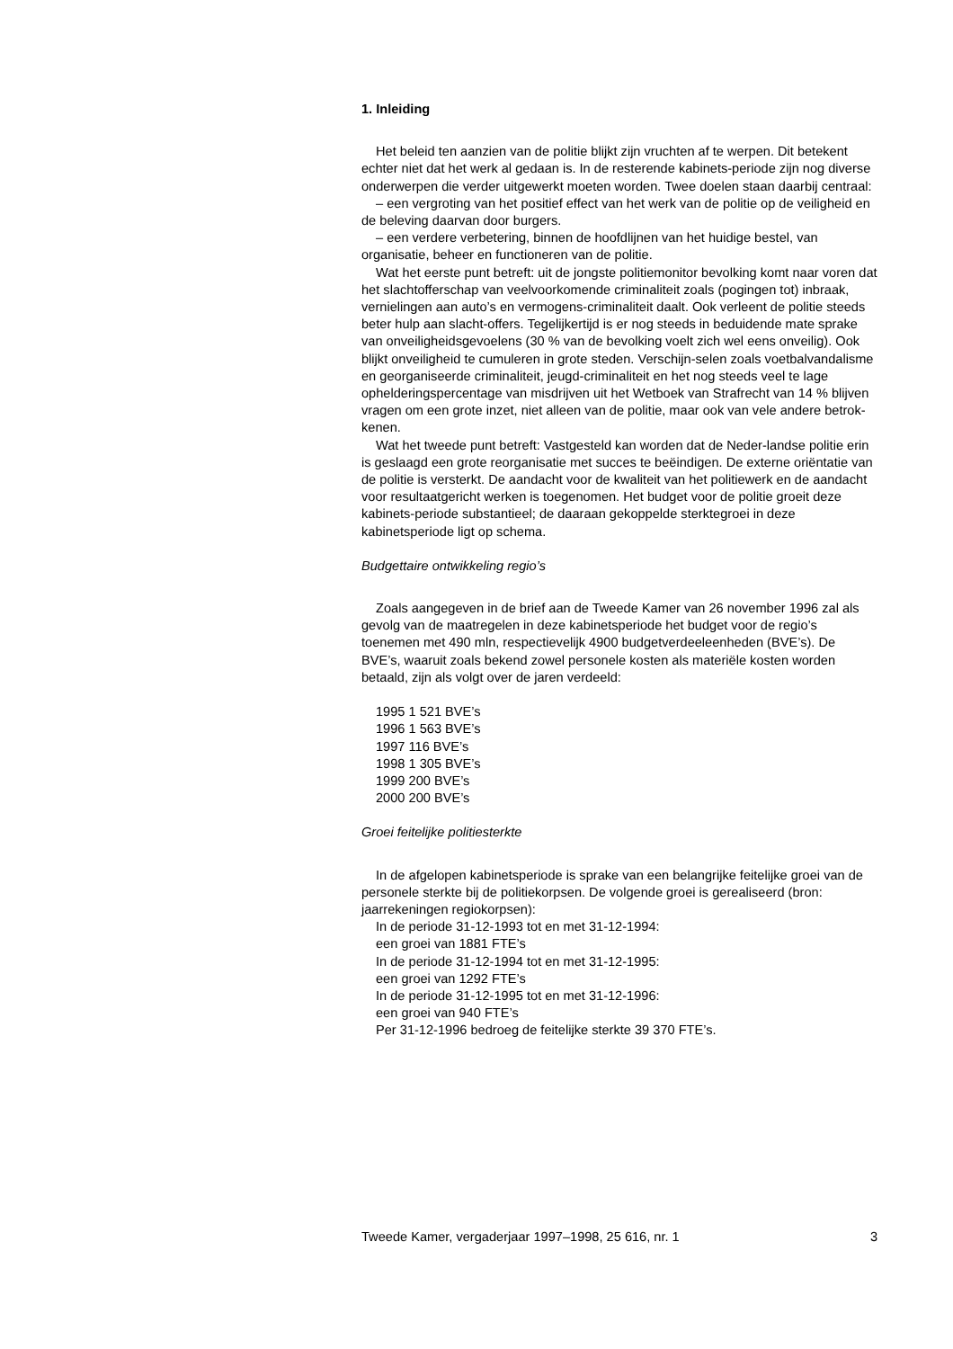1. Inleiding
Het beleid ten aanzien van de politie blijkt zijn vruchten af te werpen. Dit betekent echter niet dat het werk al gedaan is. In de resterende kabinets-periode zijn nog diverse onderwerpen die verder uitgewerkt moeten worden. Twee doelen staan daarbij centraal:
– een vergroting van het positief effect van het werk van de politie op de veiligheid en de beleving daarvan door burgers.
– een verdere verbetering, binnen de hoofdlijnen van het huidige bestel, van organisatie, beheer en functioneren van de politie.
Wat het eerste punt betreft: uit de jongste politiemonitor bevolking komt naar voren dat het slachtofferschap van veelvoorkomende criminaliteit zoals (pogingen tot) inbraak, vernielingen aan auto’s en vermogens-criminaliteit daalt. Ook verleent de politie steeds beter hulp aan slacht-offers. Tegelijkertijd is er nog steeds in beduidende mate sprake van onveiligheidsgevoelens (30 % van de bevolking voelt zich wel eens onveilig). Ook blijkt onveiligheid te cumuleren in grote steden. Verschijn-selen zoals voetbalvandalisme en georganiseerde criminaliteit, jeugd-criminaliteit en het nog steeds veel te lage ophelderingspercentage van misdrijven uit het Wetboek van Strafrecht van 14 % blijven vragen om een grote inzet, niet alleen van de politie, maar ook van vele andere betrok-kenen.
Wat het tweede punt betreft: Vastgesteld kan worden dat de Neder-landse politie erin is geslaagd een grote reorganisatie met succes te beëindigen. De externe oriëntatie van de politie is versterkt. De aandacht voor de kwaliteit van het politiewerk en de aandacht voor resultaatgericht werken is toegenomen. Het budget voor de politie groeit deze kabinets-periode substantieel; de daaraan gekoppelde sterktegroei in deze kabinetsperiode ligt op schema.
Budgettaire ontwikkeling regio’s
Zoals aangegeven in de brief aan de Tweede Kamer van 26 november 1996 zal als gevolg van de maatregelen in deze kabinetsperiode het budget voor de regio’s toenemen met 490 mln, respectievelijk 4900 budgetverdeeleenheden (BVE’s). De BVE’s, waaruit zoals bekend zowel personele kosten als materiële kosten worden betaald, zijn als volgt over de jaren verdeeld:
1995 1 521 BVE’s
1996 1 563 BVE’s
1997 116 BVE’s
1998 1 305 BVE’s
1999 200 BVE’s
2000 200 BVE’s
Groei feitelijke politiesterkte
In de afgelopen kabinetsperiode is sprake van een belangrijke feitelijke groei van de personele sterkte bij de politiekorpsen. De volgende groei is gerealiseerd (bron: jaarrekeningen regiokorpsen):
In de periode 31-12-1993 tot en met 31-12-1994:
een groei van 1881 FTE’s
In de periode 31-12-1994 tot en met 31-12-1995:
een groei van 1292 FTE’s
In de periode 31-12-1995 tot en met 31-12-1996:
een groei van 940 FTE’s
Per 31-12-1996 bedroeg de feitelijke sterkte 39 370 FTE’s.
Tweede Kamer, vergaderjaar 1997–1998, 25 616, nr. 1 3